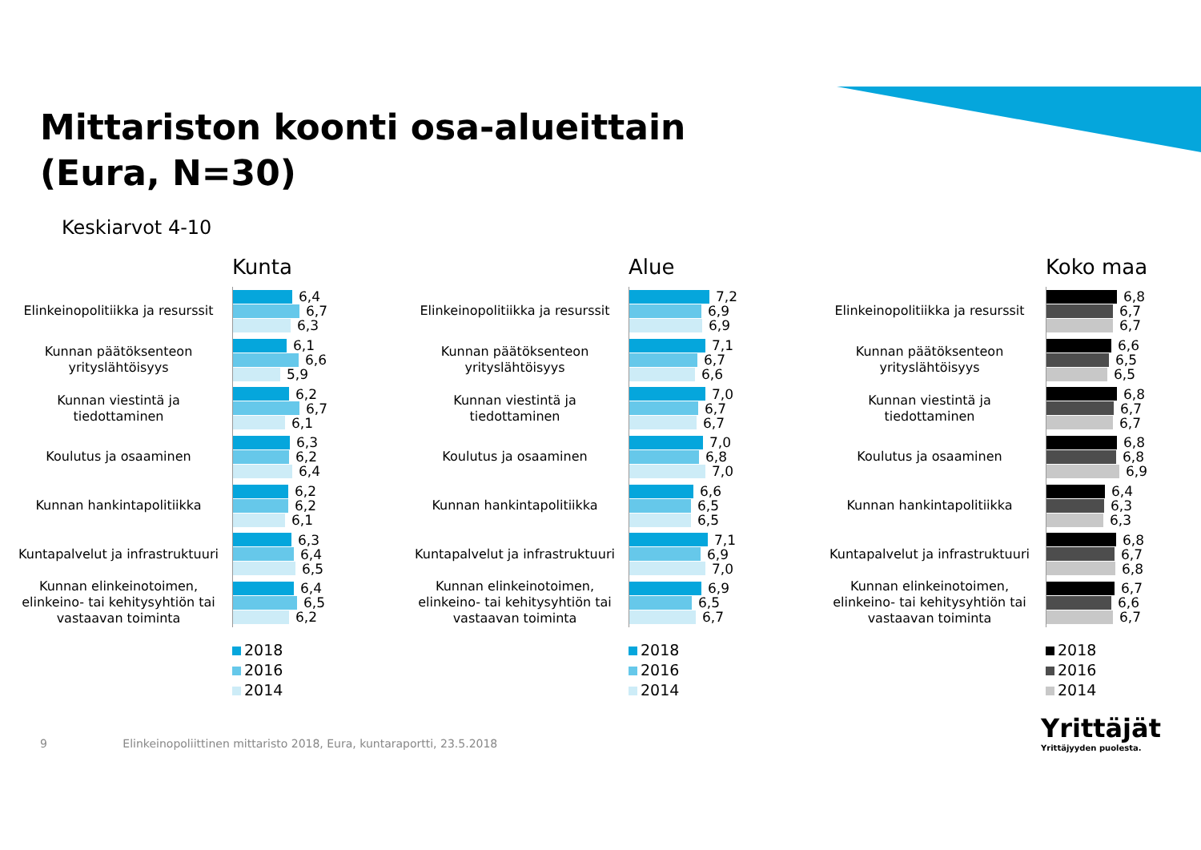Mittariston koonti osa-alueittain
(Eura, N=30)
Keskiarvot 4-10
Kunta
Elinkeinopolitiikka ja resurssit
6,4
6,7
6,3
Kunnan päätöksenteon yrityslähtöisyys
6,1
6,6
5,9
Kunnan viestintä ja tiedottaminen
6,2
6,7
6,1
Koulutus ja osaaminen
6,3
6,2
6,4
Kunnan hankintapolitiikka
6,2
6,2
6,1
Kuntapalvelut ja infrastruktuuri
6,3
6,4
6,5
Kunnan elinkeinotoimen, elinkeino- tai kehitysyhtiön tai vastaavan toiminta
6,4
6,5
6,2
2018
2016
2014
Alue
Elinkeinopolitiikka ja resurssit
7,2
6,9
6,9
Kunnan päätöksenteon yrityslähtöisyys
7,1
6,7
6,6
Kunnan viestintä ja tiedottaminen
7,0
6,7
6,7
Koulutus ja osaaminen
7,0
6,8
7,0
Kunnan hankintapolitiikka
6,6
6,5
6,5
Kuntapalvelut ja infrastruktuuri
7,1
6,9
7,0
Kunnan elinkeinotoimen, elinkeino- tai kehitysyhtiön tai vastaavan toiminta
6,9
6,5
6,7
2018
2016
2014
Koko maa
Elinkeinopolitiikka ja resurssit
6,8
6,7
6,7
Kunnan päätöksenteon yrityslähtöisyys
6,6
6,5
6,5
Kunnan viestintä ja tiedottaminen
6,8
6,7
6,7
Koulutus ja osaaminen
6,8
6,8
6,9
Kunnan hankintapolitiikka
6,4
6,3
6,3
Kuntapalvelut ja infrastruktuuri
6,8
6,7
6,8
Kunnan elinkeinotoimen, elinkeino- tai kehitysyhtiön tai vastaavan toiminta
6,7
6,6
6,7
2018
2016
2014
9 Elinkeinopoliittinen mittaristo 2018, Eura, kuntaraportti, 23.5.2018
Yrittäjät
Yrittäjyyden puolesta.